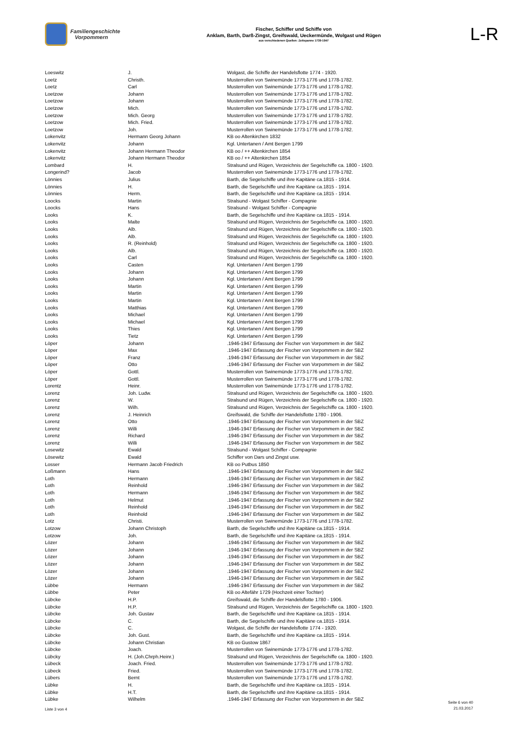Familiengeschichte
Vorpommern
Fischer, Schiffer und Schiffe von
Anklam, Barth, Darß-Zingst, Greifswald, Ueckermünde, Wolgast und Rügen
aus verschiedenen Quellen: Zeitspanne 1739-1947
L-R
| Loeswitz | J. | Wolgast, die Schiffe der Handelsflotte 1774 - 1920. |
| Loetz | Christh. | Musterrollen von Swinemünde 1773-1776 und 1778-1782. |
| Loetz | Carl | Musterrollen von Swinemünde 1773-1776 und 1778-1782. |
| Loetzow | Johann | Musterrollen von Swinemünde 1773-1776 und 1778-1782. |
| Loetzow | Johann | Musterrollen von Swinemünde 1773-1776 und 1778-1782. |
| Loetzow | Mich. | Musterrollen von Swinemünde 1773-1776 und 1778-1782. |
| Loetzow | Mich. Georg | Musterrollen von Swinemünde 1773-1776 und 1778-1782. |
| Loetzow | Mich. Fried. | Musterrollen von Swinemünde 1773-1776 und 1778-1782. |
| Loetzow | Joh. | Musterrollen von Swinemünde 1773-1776 und 1778-1782. |
| Lokenvitz | Hermann Georg Johann | KB oo Altenkirchen 1832 |
| Lokenvitz | Johann | Kgl. Untertanen / Amt Bergen 1799 |
| Lokenvitz | Johann Hermann Theodor | KB oo / ++ Altenkirchen 1854 |
| Lokenvitz | Johann Hermann Theodor | KB oo / ++ Altenkirchen 1854 |
| Lombard | H. | Stralsund und Rügen, Verzeichnis der Segelschiffe ca. 1800 - 1920. |
| Longerind? | Jacob | Musterrollen von Swinemünde 1773-1776 und 1778-1782. |
| Lönnies | Julius | Barth, die Segelschiffe und ihre Kapitäne ca.1815 - 1914. |
| Lönnies | H. | Barth, die Segelschiffe und ihre Kapitäne ca.1815 - 1914. |
| Lönnies | Herm. | Barth, die Segelschiffe und ihre Kapitäne ca.1815 - 1914. |
| Loocks | Martin | Stralsund - Wolgast Schiffer - Compagnie |
| Loocks | Hans | Stralsund - Wolgast Schiffer - Compagnie |
| Looks | K. | Barth, die Segelschiffe und ihre Kapitäne ca.1815 - 1914. |
| Looks | Malte | Stralsund und Rügen, Verzeichnis der Segelschiffe ca. 1800 - 1920. |
| Looks | Alb. | Stralsund und Rügen, Verzeichnis der Segelschiffe ca. 1800 - 1920. |
| Looks | Alb. | Stralsund und Rügen, Verzeichnis der Segelschiffe ca. 1800 - 1920. |
| Looks | R. (Reinhold) | Stralsund und Rügen, Verzeichnis der Segelschiffe ca. 1800 - 1920. |
| Looks | Alb. | Stralsund und Rügen, Verzeichnis der Segelschiffe ca. 1800 - 1920. |
| Looks | Carl | Stralsund und Rügen, Verzeichnis der Segelschiffe ca. 1800 - 1920. |
| Looks | Casten | Kgl. Untertanen / Amt Bergen 1799 |
| Looks | Johann | Kgl. Untertanen / Amt Bergen 1799 |
| Looks | Johann | Kgl. Untertanen / Amt Bergen 1799 |
| Looks | Martin | Kgl. Untertanen / Amt Bergen 1799 |
| Looks | Martin | Kgl. Untertanen / Amt Bergen 1799 |
| Looks | Martin | Kgl. Untertanen / Amt Bergen 1799 |
| Looks | Matthias | Kgl. Untertanen / Amt Bergen 1799 |
| Looks | Michael | Kgl. Untertanen / Amt Bergen 1799 |
| Looks | Michael | Kgl. Untertanen / Amt Bergen 1799 |
| Looks | Thies | Kgl. Untertanen / Amt Bergen 1799 |
| Looks | Tietz | Kgl. Untertanen / Amt Bergen 1799 |
| Löper | Johann | .1946-1947 Erfassung der Fischer von Vorpommern in der SBZ |
| Löper | Max | .1946-1947 Erfassung der Fischer von Vorpommern in der SBZ |
| Löper | Franz | .1946-1947 Erfassung der Fischer von Vorpommern in der SBZ |
| Löper | Otto | .1946-1947 Erfassung der Fischer von Vorpommern in der SBZ |
| Löper | Gottl. | Musterrollen von Swinemünde 1773-1776 und 1778-1782. |
| Löper | Gottl. | Musterrollen von Swinemünde 1773-1776 und 1778-1782. |
| Lorentz | Heinr. | Musterrollen von Swinemünde 1773-1776 und 1778-1782. |
| Lorenz | Joh. Ludw. | Stralsund und Rügen, Verzeichnis der Segelschiffe ca. 1800 - 1920. |
| Lorenz | W. | Stralsund und Rügen, Verzeichnis der Segelschiffe ca. 1800 - 1920. |
| Lorenz | Wilh. | Stralsund und Rügen, Verzeichnis der Segelschiffe ca. 1800 - 1920. |
| Lorenz | J. Heinrich | Greifswald, die Schiffe der Handelsflotte 1780 - 1906. |
| Lorenz | Otto | .1946-1947 Erfassung der Fischer von Vorpommern in der SBZ |
| Lorenz | Willi | .1946-1947 Erfassung der Fischer von Vorpommern in der SBZ |
| Lorenz | Richard | .1946-1947 Erfassung der Fischer von Vorpommern in der SBZ |
| Lorenz | Willi | .1946-1947 Erfassung der Fischer von Vorpommern in der SBZ |
| Losewitz | Ewald | Stralsund - Wolgast Schiffer - Compagnie |
| Lösewitz | Ewald | Schiffer von Dars und Zingst usw. |
| Losser | Hermann Jacob Friedrich | KB oo Putbus 1850 |
| Loßmann | Hans | .1946-1947 Erfassung der Fischer von Vorpommern in der SBZ |
| Loth | Hermann | .1946-1947 Erfassung der Fischer von Vorpommern in der SBZ |
| Loth | Reinhold | .1946-1947 Erfassung der Fischer von Vorpommern in der SBZ |
| Loth | Hermann | .1946-1947 Erfassung der Fischer von Vorpommern in der SBZ |
| Loth | Helmut | .1946-1947 Erfassung der Fischer von Vorpommern in der SBZ |
| Loth | Reinhold | .1946-1947 Erfassung der Fischer von Vorpommern in der SBZ |
| Loth | Reinhold | .1946-1947 Erfassung der Fischer von Vorpommern in der SBZ |
| Lotz | Christi. | Musterrollen von Swinemünde 1773-1776 und 1778-1782. |
| Lotzow | Johann Christoph | Barth, die Segelschiffe und ihre Kapitäne ca.1815 - 1914. |
| Lotzow | Joh. | Barth, die Segelschiffe und ihre Kapitäne ca.1815 - 1914. |
| Lözer | Johann | .1946-1947 Erfassung der Fischer von Vorpommern in der SBZ |
| Lözer | Johann | .1946-1947 Erfassung der Fischer von Vorpommern in der SBZ |
| Lözer | Johann | .1946-1947 Erfassung der Fischer von Vorpommern in der SBZ |
| Lözer | Johann | .1946-1947 Erfassung der Fischer von Vorpommern in der SBZ |
| Lözer | Johann | .1946-1947 Erfassung der Fischer von Vorpommern in der SBZ |
| Lözer | Johann | .1946-1947 Erfassung der Fischer von Vorpommern in der SBZ |
| Lübbe | Hermann | .1946-1947 Erfassung der Fischer von Vorpommern in der SBZ |
| Lübbe | Peter | KB oo Altefähr 1729 (Hochzeit einer Tochter) |
| Lübcke | H.P. | Greifswald, die Schiffe der Handelsflotte 1780 - 1906. |
| Lübcke | H.P. | Stralsund und Rügen, Verzeichnis der Segelschiffe ca. 1800 - 1920. |
| Lübcke | Joh. Gustav | Barth, die Segelschiffe und ihre Kapitäne ca.1815 - 1914. |
| Lübcke | C. | Barth, die Segelschiffe und ihre Kapitäne ca.1815 - 1914. |
| Lübcke | C. | Wolgast, die Schiffe der Handelsflotte 1774 - 1920. |
| Lübcke | Joh. Gust. | Barth, die Segelschiffe und ihre Kapitäne ca.1815 - 1914. |
| Lübcke | Johann Christian | KB oo Gustow 1867 |
| Lübcke | Joach. | Musterrollen von Swinemünde 1773-1776 und 1778-1782. |
| Lübcky | H. (Joh.Chrph.Heinr.) | Stralsund und Rügen, Verzeichnis der Segelschiffe ca. 1800 - 1920. |
| Lübeck | Joach. Fried. | Musterrollen von Swinemünde 1773-1776 und 1778-1782. |
| Lübeck | Fried. | Musterrollen von Swinemünde 1773-1776 und 1778-1782. |
| Lübers | Bernt | Musterrollen von Swinemünde 1773-1776 und 1778-1782. |
| Lübke | H. | Barth, die Segelschiffe und ihre Kapitäne ca.1815 - 1914. |
| Lübke | H.T. | Barth, die Segelschiffe und ihre Kapitäne ca.1815 - 1914. |
| Lübke | Wilhelm | .1946-1947 Erfassung der Fischer von Vorpommern in der SBZ |
Liste 3 von 4
Seite 6 von 40
21.03.2017